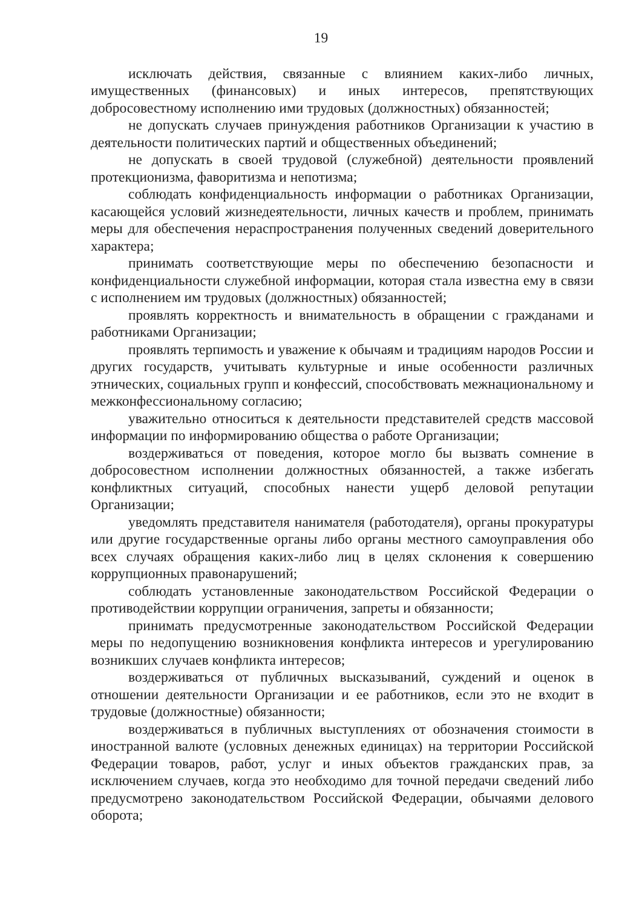19
исключать действия, связанные с влиянием каких-либо личных, имущественных (финансовых) и иных интересов, препятствующих добросовестному исполнению ими трудовых (должностных) обязанностей;
не допускать случаев принуждения работников Организации к участию в деятельности политических партий и общественных объединений;
не допускать в своей трудовой (служебной) деятельности проявлений протекционизма, фаворитизма и непотизма;
соблюдать конфиденциальность информации о работниках Организации, касающейся условий жизнедеятельности, личных качеств и проблем, принимать меры для обеспечения нераспространения полученных сведений доверительного характера;
принимать соответствующие меры по обеспечению безопасности и конфиденциальности служебной информации, которая стала известна ему в связи с исполнением им трудовых (должностных) обязанностей;
проявлять корректность и внимательность в обращении с гражданами и работниками Организации;
проявлять терпимость и уважение к обычаям и традициям народов России и других государств, учитывать культурные и иные особенности различных этнических, социальных групп и конфессий, способствовать межнациональному и межконфессиональному согласию;
уважительно относиться к деятельности представителей средств массовой информации по информированию общества о работе Организации;
воздерживаться от поведения, которое могло бы вызвать сомнение в добросовестном исполнении должностных обязанностей, а также избегать конфликтных ситуаций, способных нанести ущерб деловой репутации Организации;
уведомлять представителя нанимателя (работодателя), органы прокуратуры или другие государственные органы либо органы местного самоуправления обо всех случаях обращения каких-либо лиц в целях склонения к совершению коррупционных правонарушений;
соблюдать установленные законодательством Российской Федерации о противодействии коррупции ограничения, запреты и обязанности;
принимать предусмотренные законодательством Российской Федерации меры по недопущению возникновения конфликта интересов и урегулированию возникших случаев конфликта интересов;
воздерживаться от публичных высказываний, суждений и оценок в отношении деятельности Организации и ее работников, если это не входит в трудовые (должностные) обязанности;
воздерживаться в публичных выступлениях от обозначения стоимости в иностранной валюте (условных денежных единицах) на территории Российской Федерации товаров, работ, услуг и иных объектов гражданских прав, за исключением случаев, когда это необходимо для точной передачи сведений либо предусмотрено законодательством Российской Федерации, обычаями делового оборота;